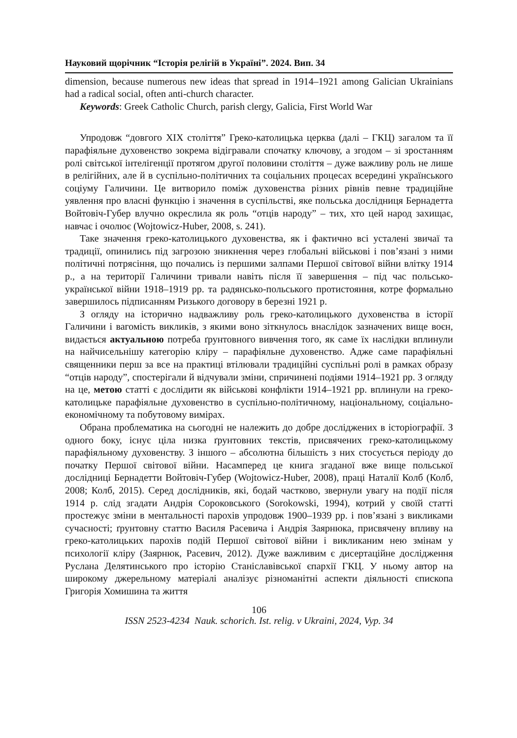Науковий щорічник “Історія релігій в Україні”. 2024. Вип. 34
dimension, because numerous new ideas that spread in 1914–1921 among Galician Ukrainians had a radical social, often anti-church character.
Keywords: Greek Catholic Church, parish clergy, Galicia, First World War
Упродовж “довгого XIX століття” Греко-католицька церква (далі – ГКЦ) загалом та її парафіяльне духовенство зокрема відігравали спочатку ключову, а згодом – зі зростанням ролі світської інтелігенції протягом другої половини століття – дуже важливу роль не лише в релігійних, але й в суспільно-політичних та соціальних процесах всередині українського соціуму Галичини. Це витворило поміж духовенства різних рівнів певне традиційне уявлення про власні функцію і значення в суспільстві, яке польська дослідниця Бернадетта Войтовіч-Губер влучно окреслила як роль “отців народу” – тих, хто цей народ захищає, навчає і очолює (Wojtowicz-Huber, 2008, s. 241).
Таке значення греко-католицького духовенства, як і фактично всі усталені звичаї та традиції, опинились під загрозою зникнення через глобальні військові і пов’язані з ними політичні потрясіння, що почались із першими залпами Першої світової війни влітку 1914 р., а на території Галичини тривали навіть після її завершення – під час польсько-української війни 1918–1919 рр. та радянсько-польського протистояння, котре формально завершилось підписанням Ризького договору в березні 1921 р.
З огляду на історично надважливу роль греко-католицького духовенства в історії Галичини і вагомість викликів, з якими воно зіткнулось внаслідок зазначених вище воєн, видається актуальною потреба ґрунтовного вивчення того, як саме їх наслідки вплинули на найчисельнішу категорію кліру – парафіяльне духовенство. Адже саме парафіяльні священники перш за все на практиці втілювали традиційні суспільні ролі в рамках образу “отців народу”, спостерігали й відчували зміни, спричинені подіями 1914–1921 рр. З огляду на це, метою статті є дослідити як військові конфлікти 1914–1921 рр. вплинули на греко-католицьке парафіяльне духовенство в суспільно-політичному, національному, соціально-економічному та побутовому вимірах.
Обрана проблематика на сьогодні не належить до добре досліджених в історіографії. З одного боку, існує ціла низка ґрунтовних текстів, присвячених греко-католицькому парафіяльному духовенству. З іншого – абсолютна більшість з них стосується періоду до початку Першої світової війни. Насамперед це книга згаданої вже вище польської дослідниці Бернадетти Войтовіч-Губер (Wojtowicz-Huber, 2008), праці Наталії Колб (Колб, 2008; Колб, 2015). Серед дослідників, які, бодай частково, звернули увагу на події після 1914 р. слід згадати Андрія Сороковського (Sorokowski, 1994), котрий у своїй статті простежує зміни в ментальності парохів упродовж 1900–1939 рр. і пов’язані з викликами сучасності; ґрунтовну статтю Василя Расевича і Андрія Заярнюка, присвячену впливу на греко-католицьких парохів подій Першої світової війни і викликаним нею змінам у психології кліру (Заярнюк, Расевич, 2012). Дуже важливим є дисертаційне дослідження Руслана Делятинського про історію Станіславівської єпархії ГКЦ. У ньому автор на широкому джерельному матеріалі аналізує різноманітні аспекти діяльності єпископа Григорія Хомишина та життя
106
ISSN 2523-4234 Nauk. schorich. Ist. relig. v Ukraini, 2024, Vyp. 34